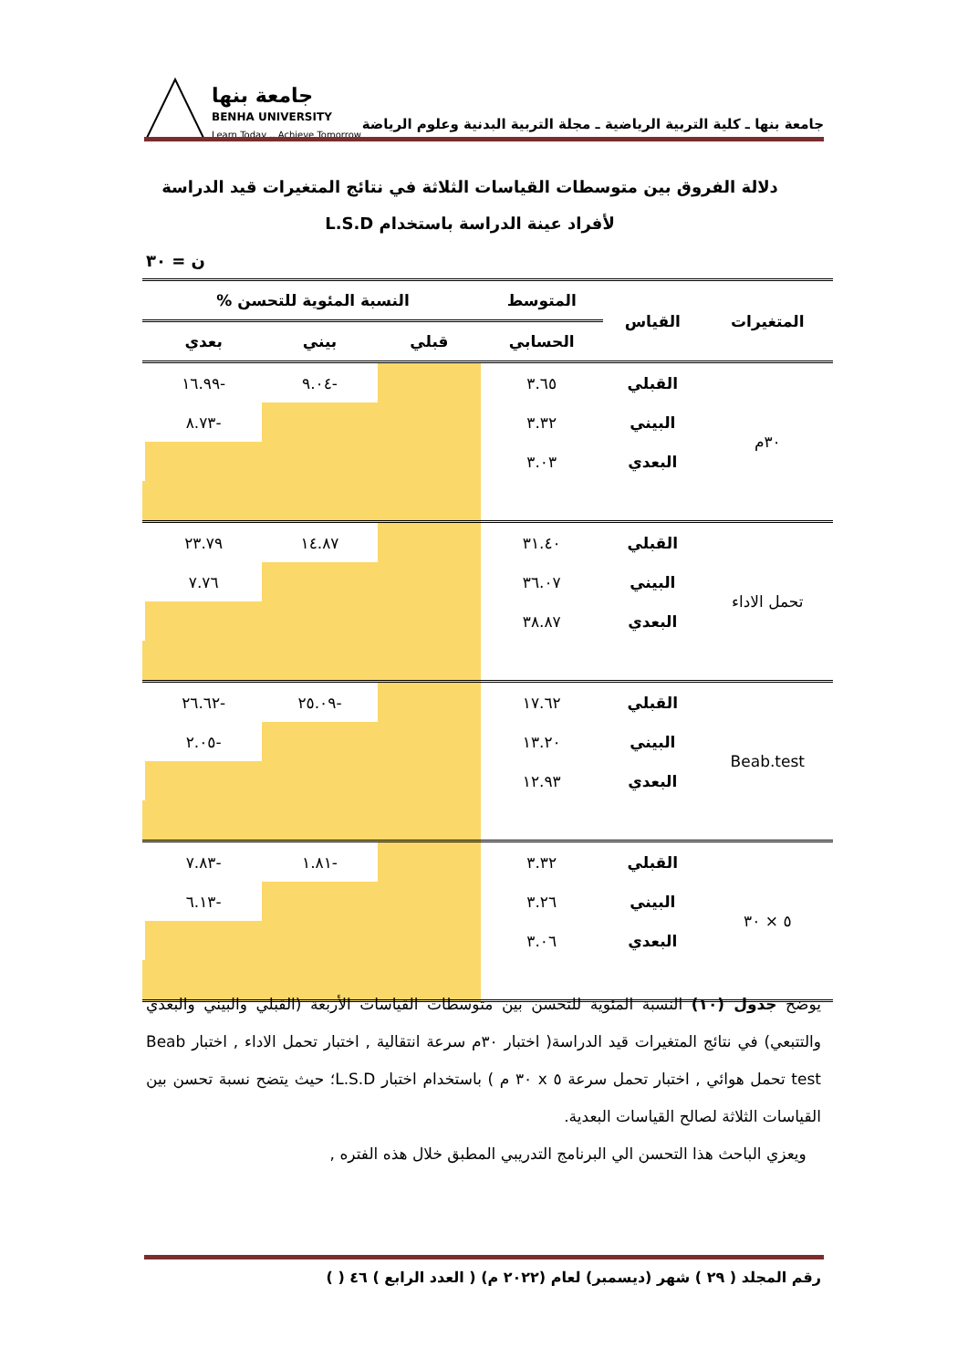جامعة بنها ـ كلية التربية الرياضية ـ مجلة التربية البدنية وعلوم الرياضة
جامعة بنها
BENHA UNIVERSITY
Learn Today .. Achieve Tomorrow
دلالة الفروق بين متوسطات القياسات الثلاثة في نتائج المتغيرات قيد الدراسة لأفراد عينة الدراسة باستخدام L.S.D
ن = ٣٠
| المتغيرات | القياس | المتوسط | النسبة المئوية للتحسن % | | | |
| --- | --- | --- | --- | --- | --- | --- |
| | | الحسابي | قبلي | بيني | بعدي | |
| ٣٠م | القبلي | ٣.٦٥ | | -٩.٠٤ | -١٦.٩٩ | |
| | البيني | ٣.٣٢ | | | -٨.٧٣ | |
| | البعدي | ٣.٠٣ | | | | |
| تحمل الاداء | القبلي | ٣١.٤٠ | | ١٤.٨٧ | ٢٣.٧٩ | |
| | البيني | ٣٦.٠٧ | | | ٧.٧٦ | |
| | البعدي | ٣٨.٨٧ | | | | |
| Beab.test | القبلي | ١٧.٦٢ | | -٢٥.٠٩ | -٢٦.٦٢ | |
| | البيني | ١٣.٢٠ | | | -٢.٠٥ | |
| | البعدي | ١٢.٩٣ | | | | |
| ٥ × ٣٠ | القبلي | ٣.٣٢ | | -١.٨١ | -٧.٨٣ | |
| | البيني | ٣.٢٦ | | | -٦.١٣ | |
| | البعدي | ٣.٠٦ | | | | |
يوضح جدول (١٠) النسبة المئوية للتحسن بين متوسطات القياسات الأربعة (القبلي والبيني والبعدي والتتبعي) في نتائج المتغيرات قيد الدراسة( اختبار ٣٠م سرعة انتقالية , اختبار تحمل الاداء , اختبار Beab test تحمل هوائي , اختبار تحمل سرعة ٥ x ٣٠ م ) باستخدام اختبار L.S.D؛ حيث يتضح نسبة تحسن بين القياسات الثلاثة لصالح القياسات البعدية.
ويعزي الباحث هذا التحسن الي البرنامج التدريبي المطبق خلال هذه الفتره ,
رقم المجلد ( ٢٩ ) شهر (ديسمبر) لعام (٢٠٢٢ م) ( العدد الرابع ) ٤٦ ( )